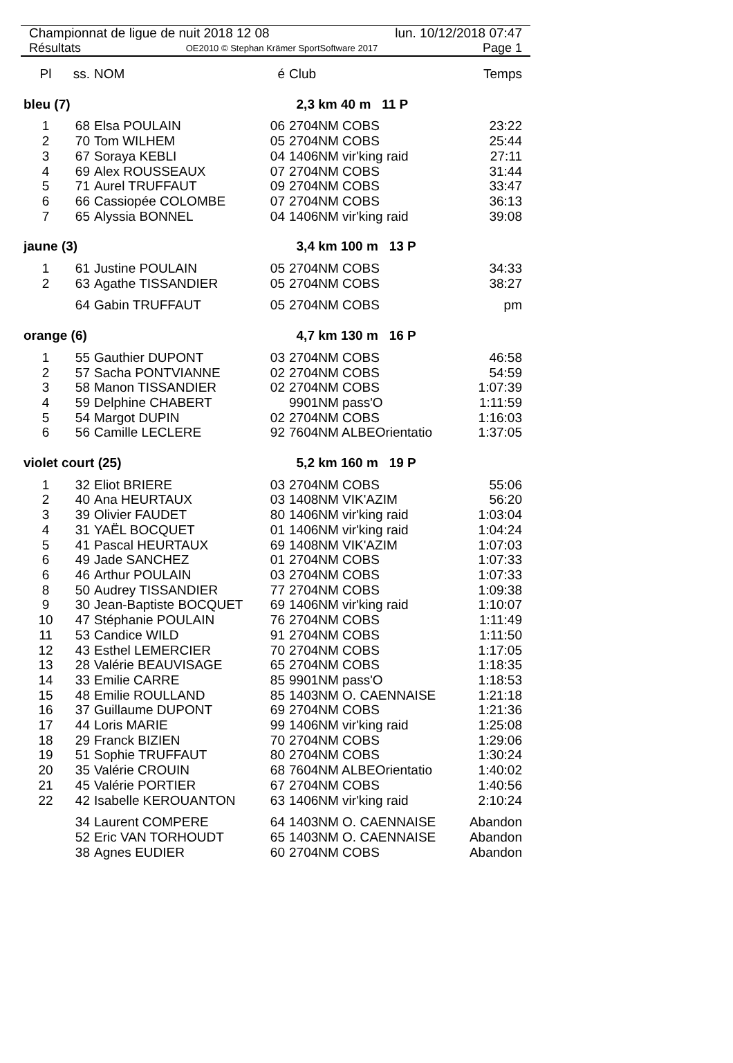Championnat de ligue de nuit 2018 12 08 lun. 10/12/2018 07:47
Résultats OE2010 © Stephan Krämer SportSoftware 2017 Page 1
| Pl | ss. | NOM | é | Club | Temps |
| --- | --- | --- | --- | --- | --- |
| bleu (7) | | | | 2,3 km 40 m 11 P | |
| 1 | 68 | Elsa POULAIN | 06 | 2704NM COBS | 23:22 |
| 2 | 70 | Tom WILHEM | 05 | 2704NM COBS | 25:44 |
| 3 | 67 | Soraya KEBLI | 04 | 1406NM vir'king raid | 27:11 |
| 4 | 69 | Alex ROUSSEAUX | 07 | 2704NM COBS | 31:44 |
| 5 | 71 | Aurel TRUFFAUT | 09 | 2704NM COBS | 33:47 |
| 6 | 66 | Cassiopée COLOMBE | 07 | 2704NM COBS | 36:13 |
| 7 | 65 | Alyssia BONNEL | 04 | 1406NM vir'king raid | 39:08 |
| jaune (3) | | | | 3,4 km 100 m 13 P | |
| 1 | 61 | Justine POULAIN | 05 | 2704NM COBS | 34:33 |
| 2 | 63 | Agathe TISSANDIER | 05 | 2704NM COBS | 38:27 |
| | 64 | Gabin TRUFFAUT | 05 | 2704NM COBS | pm |
| orange (6) | | | | 4,7 km 130 m 16 P | |
| 1 | 55 | Gauthier DUPONT | 03 | 2704NM COBS | 46:58 |
| 2 | 57 | Sacha PONTVIANNE | 02 | 2704NM COBS | 54:59 |
| 3 | 58 | Manon TISSANDIER | 02 | 2704NM COBS | 1:07:39 |
| 4 | 59 | Delphine CHABERT | | 9901NM pass'O | 1:11:59 |
| 5 | 54 | Margot DUPIN | 02 | 2704NM COBS | 1:16:03 |
| 6 | 56 | Camille LECLERE | 92 | 7604NM ALBEOrientatio | 1:37:05 |
| violet court (25) | | | | 5,2 km 160 m 19 P | |
| 1 | 32 | Eliot BRIERE | 03 | 2704NM COBS | 55:06 |
| 2 | 40 | Ana HEURTAUX | 03 | 1408NM VIK'AZIM | 56:20 |
| 3 | 39 | Olivier FAUDET | 80 | 1406NM vir'king raid | 1:03:04 |
| 4 | 31 | YAËL BOCQUET | 01 | 1406NM vir'king raid | 1:04:24 |
| 5 | 41 | Pascal HEURTAUX | 69 | 1408NM VIK'AZIM | 1:07:03 |
| 6 | 49 | Jade SANCHEZ | 01 | 2704NM COBS | 1:07:33 |
| 6 | 46 | Arthur POULAIN | 03 | 2704NM COBS | 1:07:33 |
| 8 | 50 | Audrey TISSANDIER | 77 | 2704NM COBS | 1:09:38 |
| 9 | 30 | Jean-Baptiste BOCQUET | 69 | 1406NM vir'king raid | 1:10:07 |
| 10 | 47 | Stéphanie POULAIN | 76 | 2704NM COBS | 1:11:49 |
| 11 | 53 | Candice WILD | 91 | 2704NM COBS | 1:11:50 |
| 12 | 43 | Esthel LEMERCIER | 70 | 2704NM COBS | 1:17:05 |
| 13 | 28 | Valérie BEAUVISAGE | 65 | 2704NM COBS | 1:18:35 |
| 14 | 33 | Emilie CARRE | 85 | 9901NM pass'O | 1:18:53 |
| 15 | 48 | Emilie ROULLAND | 85 | 1403NM O. CAENNAISE | 1:21:18 |
| 16 | 37 | Guillaume DUPONT | 69 | 2704NM COBS | 1:21:36 |
| 17 | 44 | Loris MARIE | 99 | 1406NM vir'king raid | 1:25:08 |
| 18 | 29 | Franck BIZIEN | 70 | 2704NM COBS | 1:29:06 |
| 19 | 51 | Sophie TRUFFAUT | 80 | 2704NM COBS | 1:30:24 |
| 20 | 35 | Valérie CROUIN | 68 | 7604NM ALBEOrientatio | 1:40:02 |
| 21 | 45 | Valérie PORTIER | 67 | 2704NM COBS | 1:40:56 |
| 22 | 42 | Isabelle KEROUANTON | 63 | 1406NM vir'king raid | 2:10:24 |
| | 34 | Laurent COMPERE | 64 | 1403NM O. CAENNAISE | Abandon |
| | 52 | Eric VAN TORHOUDT | 65 | 1403NM O. CAENNAISE | Abandon |
| | 38 | Agnes EUDIER | 60 | 2704NM COBS | Abandon |